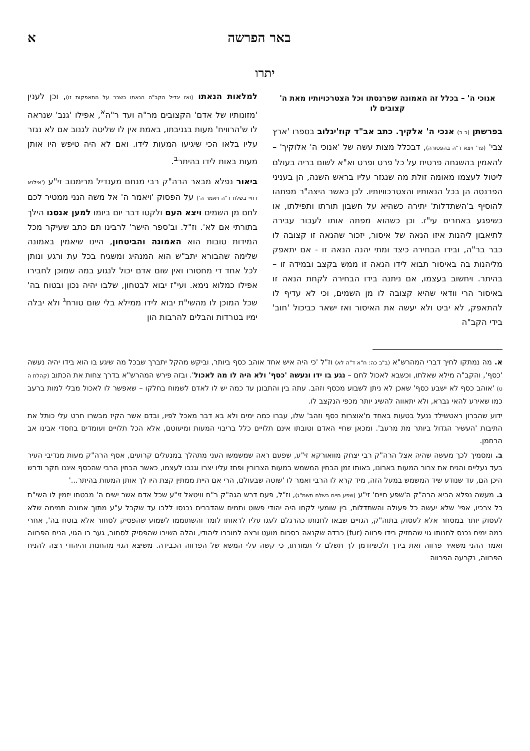באר הפרשה א
יתרו
אנוכי ה' – בכלל זה האמונה שפרנסתו וכל הצטרכויותיו מאת ה' קצובים לו
בפרשתן (כ ב) אנכי ה' אלקיך. כתב אב"ד קוז'יגלוב בספרו 'ארץ צבי' (פר' ויצא ד"ה בהפטורה), דבכלל מצות עשה של 'אנוכי ה' אלוקיך' – להאמין בהשגחה פרטית על כל פרט ופרט וא"א לשום בריה בעולם ליטול לעצמו מאומה זולת מה שנגזר עליו בראש השנה, הן בעניני הפרנסה הן בכל הנאותיו והצטרכוויותיו. לכן כאשר היצה"ר מפתהו להוסיף ב'השתדלות' יתירה כשהיא על חשבון תורתו ותפילתו, או כשיפגע באחרים עי"ז. וכן כשהוא מפתה אותו לעבור עבירה לתיאבון ליהנות איזו הנאה של איסור, יזכור שהנאה זו קצובה לו כבר בר"ה, ובידו הבחירה כיצד ומתי יהנה הנאה זו - אם יתאפק מליהנות בה באיסור תבוא לידו הנאה זו ממש בקצב ובמידה זו – בהיתר. ויחשוב בעצמו, אם ניתנה בידו הבחירה לקחת הנאה זו באיסור הרי וודאי שהיא קצובה לו מן השמים, וכי לא עדיף לו להתאפק, לא יביט ולא יעשה את האיסור ואז ישאר כביכול 'חוב' בידי הקב"ה
למלאות הנאתו (ואז יגדיל הקב"ה הנאתו כשכר על התאפקות זו), וכן לענין 'מזונותיו של אדם' הקצובים מר"ה ועד ר"ה<sup>א</sup>, אפילו 'גנב' שנראה לו ש'הרוויח' מעות בגניבתו, באמת אין לו שליטה לגנוב אם לא נגזר עליו בלאו הכי שיגיעו המעות לידו. ואם לא היה טיפש היו אותן מעות באות לידו בהיתר<sup>ב</sup>.
ביאור נפלא מבאר הרה"ק רבי מנחם מענדיל מרימנוב זי"ע ('אילנא דחיי בשלח ד"ה ויאמר ה') על הפסוק 'ויאמר ה' אל משה הנני ממטיר לכם לחם מן השמים ויצא העם ולקטו דבר יום ביומו למען אנסנו הילך בתורתי אם לא'. וז"ל. וב'ספר הישר' לרבינו תם כתב שעיקר מכל המידות טובות הוא האמונה והביטחון, היינו שיאמין באמונה שלימה שהבורא יתב"ש הוא המנהיג ומשגיח בכל עת ורגע ונותן לכל אחד די מחסורו ואין שום אדם יכול לנגוע במה שמוכן לחבירו אפילו כמלוא נימא. ועי"ז יבוא לבטחון, שלבו יהיה נכון ובטוח בה' שכל המוכן לו מהשי"ת יבוא לידו ממילא בלי שום טורח<sup>ג</sup> ולא יבלה ימיו בטרדות והבלים להרבות הון
א. מה נמתקו לחיך דברי המהרש"א (ב"ב כה: ח"א ד"ה לא) וז"ל 'כי היה איש אחד אוהב כסף ביותר, וביקש מהקל יתברך שבכל מה שיגע בו הוא בידו יהיה נעשה 'כסף', והקב"ה מילא שאלתו, וכשבא לאכול לחם – נגע בו ידו ונעשה 'כסף' ולא היה לו מה לאכול'. ובזה פירש המהרש"א בדרך צחות את הכתוב (קהלת ה ט) 'אוהב כסף לא ישבע כסף' שאכן לא ניתן לשבוע מכסף וזהב. עתה בין והתבונן עד כמה יש לו לאדם לשמוח בחלקו – שאפשר לו לאכול מבלי למות ברעב כמו שאירע להאי גברא, ולא יתאווה להשיג יותר מכפי הנקצב לו.
ידוע שהברון ראטשילד ננעל בטעות באחד מ'אוצרות כסף וזהב' שלו, עברו כמה ימים ולא בא דבר מאכל לפיו, ובדם אשר הקיז מבשרו חרט עלי כותל את התיבות 'העשיר הגדול ביותר מת מרעב'. ומכאן שחיי האדם וטובתו אינם תלויים כלל בריבוי המעות ומיעוטם, אלא הכל תלויים ועומדים בחסדי אבינו אב הרחמן.
ב. ומסמיך לכך מעשה שהיה אצל הרה"ק רבי יצחק מוואורקא זי"ע, שפעם ראה שמשמשו העני מתהלך במנעלים קרועים, אסף הרה"ק מעות מנדיבי העיר בעד נעליים והניח את צרור המעות בארונו, באותו זמן הבחין המשמש במעות הצרורין ופחז עליו יצרו וגנבו לעצמו, כאשר הבחין הרבי שהכסף איננו חקר ודרש היכן הם, עד שנודע שיד המשמש במעל הזה, מיד קרא לו הרבי ואמר לו 'שוטה שבעולם, הרי אם היית ממתין קצת היו לך אותן המעות בהיתר...'
ג. מעשה נפלא הביא הרה"ק ה'שפע חיים' זי"ע (שפע חיים בשלח תשמ"ג), וז"ל, פעם דרש הגה"ק ר"ח וויטאל זי"ע שכל אדם אשר ישים ה' מבטחו יזמין לו השי"ת כל צרכיו, אפי' שלא יעשה כל פעולה והשתדלות, בין שומעי לקחו היה יהודי פשוט ותמים שהדברים נכנסו ללבו עד שקבל ע"ע מתוך אמונה תמימה שלא לעסוק יותר במסחר אלא לעסוק בתוה"ק, הגויים שבאו לחנותו כהרגלם לעגו עליו לראותו לומד והשתוממו לשמוע שהפסיק לסחור אלא בוטח בה', אחרי כמה ימים נכנס לחנותו גוי שהחזיק בידו פרווה (fur) כבדה שקנאה בסכום מועט ורצה למוכרו ליהודי, והלה השיבו שהפסיק לסחור, גער בו הגוי, הניח הפרווה ואמר ההני משאיר פרווה זאת בידך ולכשיזדמן לך תשלם לי תמורתו, כי קשה עלי המשא של הפרווה הכבידה. משיצא הגוי מהחנות והיהודי רצה להניח הפרווה, נקרעה הפרווה